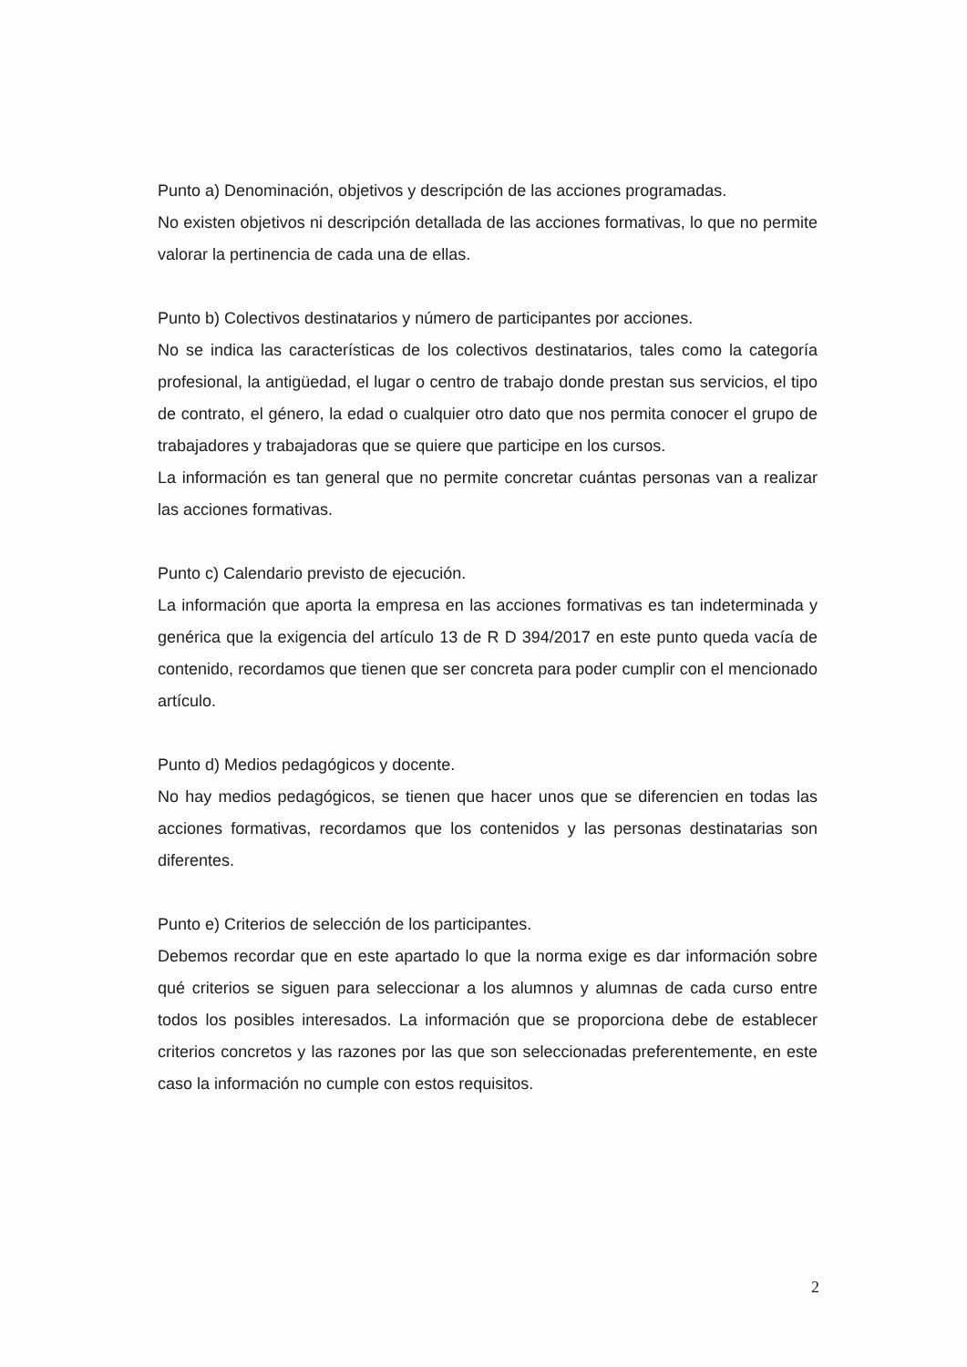Punto a) Denominación, objetivos y descripción de las acciones programadas.
No existen objetivos ni descripción detallada de las acciones formativas, lo que no permite valorar la pertinencia de cada una de ellas.
Punto b) Colectivos destinatarios y número de participantes por acciones.
No se indica las características de los colectivos destinatarios, tales como la categoría profesional, la antigüedad, el lugar o centro de trabajo donde prestan sus servicios, el tipo de contrato, el género, la edad o cualquier otro dato que nos permita conocer el grupo de trabajadores y trabajadoras que se quiere que participe en los cursos.
La información es tan general que no permite concretar cuántas personas van a realizar las acciones formativas.
Punto c) Calendario previsto de ejecución.
La información que aporta la empresa en las acciones formativas es tan indeterminada y genérica que la exigencia del artículo 13 de R D 394/2017 en este punto queda vacía de contenido, recordamos que tienen que ser concreta para poder cumplir con el mencionado artículo.
Punto d) Medios pedagógicos y docente.
No hay medios pedagógicos, se tienen que hacer unos que se diferencien en todas las acciones formativas, recordamos que los contenidos y las personas destinatarias son diferentes.
Punto e) Criterios de selección de los participantes.
Debemos recordar que en este apartado lo que la norma exige es dar información sobre qué criterios se siguen para seleccionar a los alumnos y alumnas de cada curso entre todos los posibles interesados. La información que se proporciona debe de establecer criterios concretos y las razones por las que son seleccionadas preferentemente, en este caso la información no cumple con estos requisitos.
2